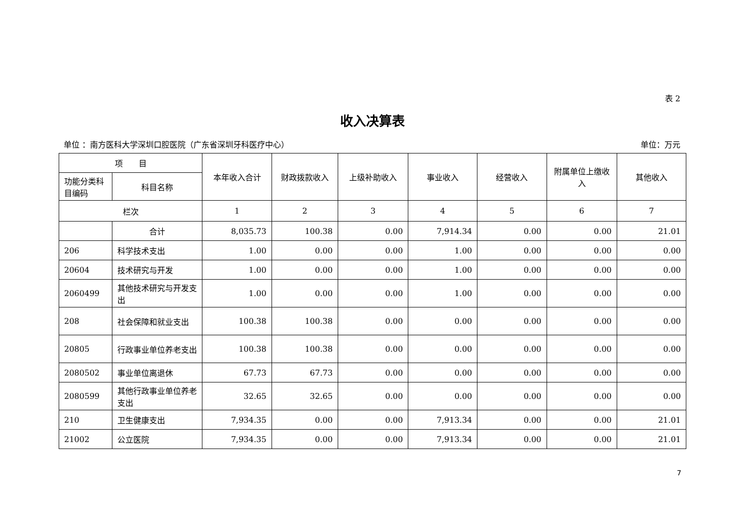表 2
收入决算表
单位 ：南方医科大学深圳口腔医院（广东省深圳牙科医疗中心） 单位：万元
| 项 目 | | 本年收入合计 | 财政拨款收入 | 上级补助收入 | 事业收入 | 经营收入 | 附属单位上缴收入 | 其他收入 |
| --- | --- | --- | --- | --- | --- | --- | --- | --- |
| 功能分类科目编码 | 科目名称 | | | | | | | |
| 栏次 | | 1 | 2 | 3 | 4 | 5 | 6 | 7 |
| | 合计 | 8,035.73 | 100.38 | 0.00 | 7,914.34 | 0.00 | 0.00 | 21.01 |
| 206 | 科学技术支出 | 1.00 | 0.00 | 0.00 | 1.00 | 0.00 | 0.00 | 0.00 |
| 20604 | 技术研究与开发 | 1.00 | 0.00 | 0.00 | 1.00 | 0.00 | 0.00 | 0.00 |
| 2060499 | 其他技术研究与开发支出 | 1.00 | 0.00 | 0.00 | 1.00 | 0.00 | 0.00 | 0.00 |
| 208 | 社会保障和就业支出 | 100.38 | 100.38 | 0.00 | 0.00 | 0.00 | 0.00 | 0.00 |
| 20805 | 行政事业单位养老支出 | 100.38 | 100.38 | 0.00 | 0.00 | 0.00 | 0.00 | 0.00 |
| 2080502 | 事业单位离退休 | 67.73 | 67.73 | 0.00 | 0.00 | 0.00 | 0.00 | 0.00 |
| 2080599 | 其他行政事业单位养老支出 | 32.65 | 32.65 | 0.00 | 0.00 | 0.00 | 0.00 | 0.00 |
| 210 | 卫生健康支出 | 7,934.35 | 0.00 | 0.00 | 7,913.34 | 0.00 | 0.00 | 21.01 |
| 21002 | 公立医院 | 7,934.35 | 0.00 | 0.00 | 7,913.34 | 0.00 | 0.00 | 21.01 |
7